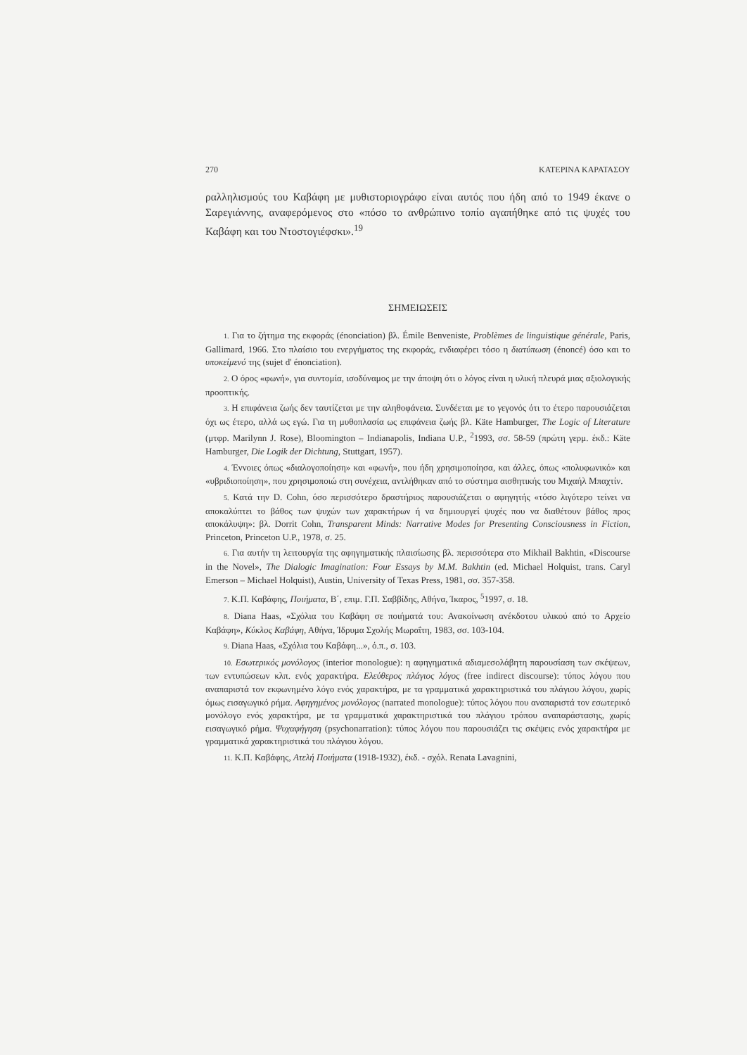270 ΚΑΤΕΡΙΝΑ ΚΑΡΑΤΑΣΟΥ
ραλληλισμούς του Καβάφη με μυθιστοριογράφο είναι αυτός που ήδη από το 1949 έκανε ο Σαρεγιάννης, αναφερόμενος στο «πόσο το ανθρώπινο τοπίο αγαπήθηκε από τις ψυχές του Καβάφη και του Ντοστογιέφσκι».<sup>19</sup>
ΣΗΜΕΙΩΣΕΙΣ
1. Για το ζήτημα της εκφοράς (énonciation) βλ. Émile Benveniste, Problèmes de linguistique générale, Paris, Gallimard, 1966. Στο πλαίσιο του ενεργήματος της εκφοράς, ενδιαφέρει τόσο η διατύπωση (énoncé) όσο και το υποκείμενό της (sujet d' énonciation).
2. Ο όρος «φωνή», για συντομία, ισοδύναμος με την άποψη ότι ο λόγος είναι η υλική πλευρά μιας αξιολογικής προοπτικής.
3. Η επιφάνεια ζωής δεν ταυτίζεται με την αληθοφάνεια. Συνδέεται με το γεγονός ότι το έτερο παρουσιάζεται όχι ως έτερο, αλλά ως εγώ. Για τη μυθοπλασία ως επιφάνεια ζωής βλ. Käte Hamburger, The Logic of Literature (μτφρ. Marilynn J. Rose), Bloomington – Indianapolis, Indiana U.P., <sup>2</sup>1993, σσ. 58-59 (πρώτη γερμ. έκδ.: Käte Hamburger, Die Logik der Dichtung, Stuttgart, 1957).
4. Έννοιες όπως «διαλογοποίηση» και «φωνή», που ήδη χρησιμοποίησα, και άλλες, όπως «πολυφωνικό» και «υβριδιοποίηση», που χρησιμοποιώ στη συνέχεια, αντλήθηκαν από το σύστημα αισθητικής του Μιχαήλ Μπαχτίν.
5. Κατά την D. Cohn, όσο περισσότερο δραστήριος παρουσιάζεται ο αφηγητής «τόσο λιγότερο τείνει να αποκαλύπτει το βάθος των ψυχών των χαρακτήρων ή να δημιουργεί ψυχές που να διαθέτουν βάθος προς αποκάλυψη»: βλ. Dorrit Cohn, Transparent Minds: Narrative Modes for Presenting Consciousness in Fiction, Princeton, Princeton U.P., 1978, σ. 25.
6. Για αυτήν τη λειτουργία της αφηγηματικής πλαισίωσης βλ. περισσότερα στο Mikhail Bakhtin, «Discourse in the Novel», The Dialogic Imagination: Four Essays by M.M. Bakhtin (ed. Michael Holquist, trans. Caryl Emerson – Michael Holquist), Austin, University of Texas Press, 1981, σσ. 357-358.
7. Κ.Π. Καβάφης, Ποιήματα, Β΄, επιμ. Γ.Π. Σαββίδης, Αθήνα, Ίκαρος, <sup>5</sup>1997, σ. 18.
8. Diana Haas, «Σχόλια του Καβάφη σε ποιήματά του: Ανακοίνωση ανέκδοτου υλικού από το Αρχείο Καβάφη», Κύκλος Καβάφη, Αθήνα, Ίδρυμα Σχολής Μωραΐτη, 1983, σσ. 103-104.
9. Diana Haas, «Σχόλια του Καβάφη...», ό.π., σ. 103.
10. Εσωτερικός μονόλογος (interior monologue): η αφηγηματικά αδιαμεσολάβητη παρουσίαση των σκέψεων, των εντυπώσεων κλπ. ενός χαρακτήρα. Ελεύθερος πλάγιος λόγος (free indirect discourse): τύπος λόγου που αναπαριστά τον εκφωνημένο λόγο ενός χαρακτήρα, με τα γραμματικά χαρακτηριστικά του πλάγιου λόγου, χωρίς όμως εισαγωγικό ρήμα. Αφηγημένος μονόλογος (narrated monologue): τύπος λόγου που αναπαριστά τον εσωτερικό μονόλογο ενός χαρακτήρα, με τα γραμματικά χαρακτηριστικά του πλάγιου τρόπου αναπαράστασης, χωρίς εισαγωγικό ρήμα. Ψυχαφήγηση (psychonarration): τύπος λόγου που παρουσιάζει τις σκέψεις ενός χαρακτήρα με γραμματικά χαρακτηριστικά του πλάγιου λόγου.
11. Κ.Π. Καβάφης, Ατελή Ποιήματα (1918-1932), έκδ. - σχόλ. Renata Lavagnini,